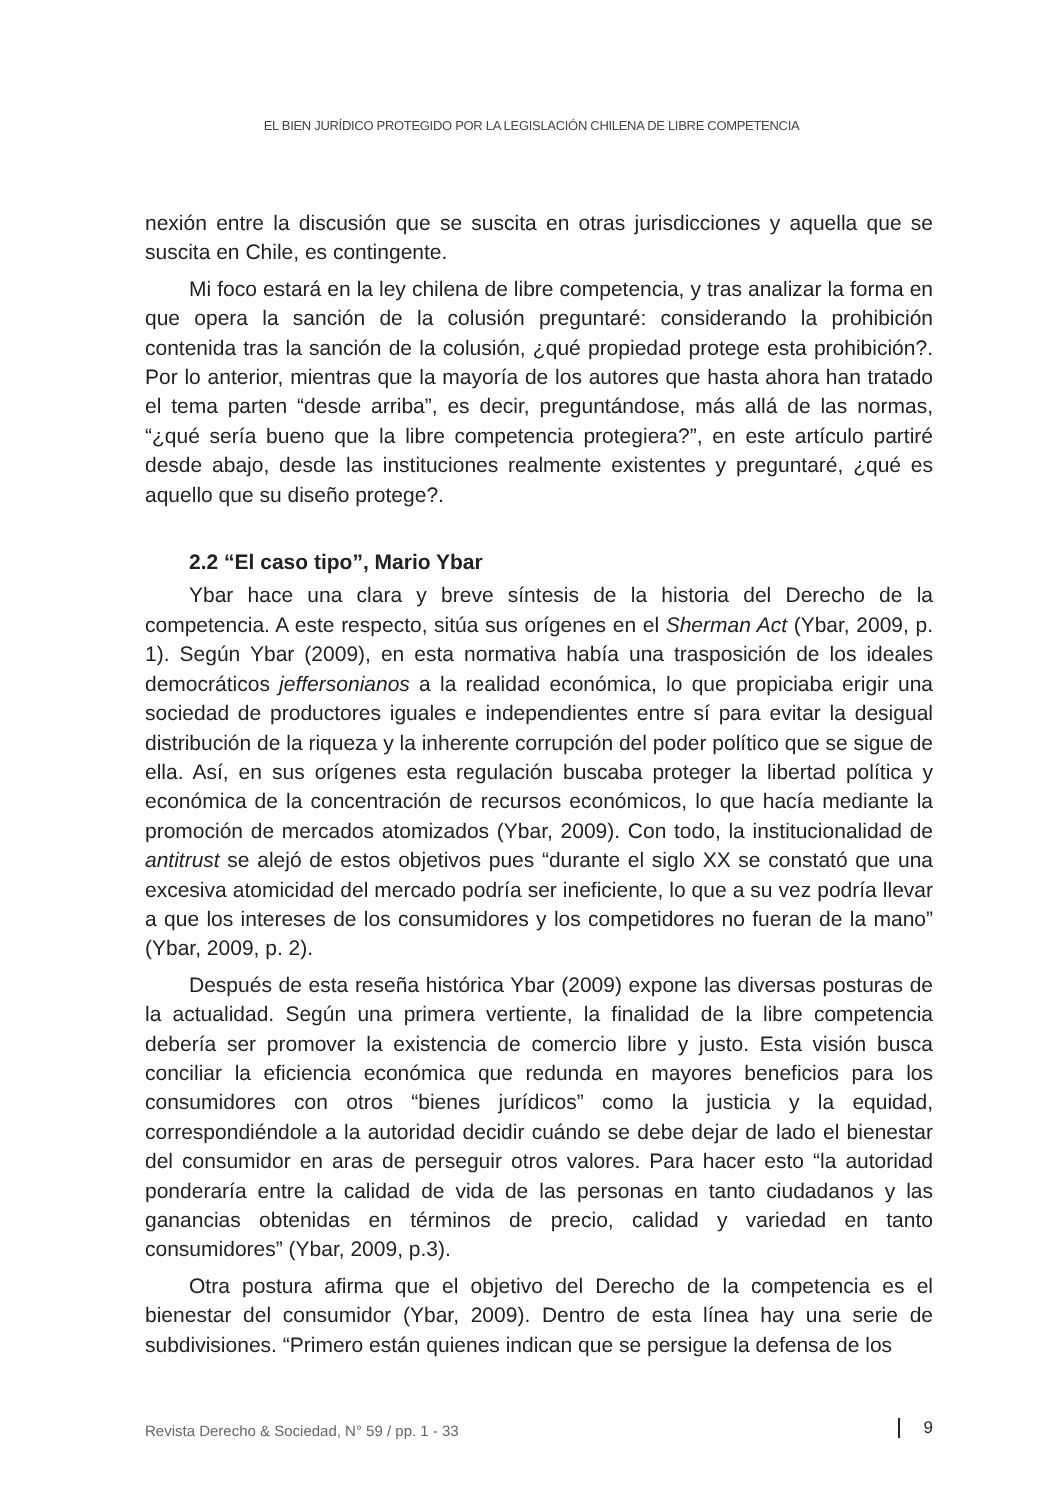EL BIEN JURÍDICO PROTEGIDO POR LA LEGISLACIÓN CHILENA DE LIBRE COMPETENCIA
nexión entre la discusión que se suscita en otras jurisdicciones y aquella que se suscita en Chile, es contingente.
Mi foco estará en la ley chilena de libre competencia, y tras analizar la forma en que opera la sanción de la colusión preguntaré: considerando la prohibición contenida tras la sanción de la colusión, ¿qué propiedad protege esta prohibición?. Por lo anterior, mientras que la mayoría de los autores que hasta ahora han tratado el tema parten “desde arriba”, es decir, preguntándose, más allá de las normas, “¿qué sería bueno que la libre competencia protegiera?”, en este artículo partiré desde abajo, desde las instituciones realmente existentes y preguntaré, ¿qué es aquello que su diseño protege?.
2.2 “El caso tipo”, Mario Ybar
Ybar hace una clara y breve síntesis de la historia del Derecho de la competencia. A este respecto, sitúa sus orígenes en el Sherman Act (Ybar, 2009, p. 1). Según Ybar (2009), en esta normativa había una trasposición de los ideales democráticos jeffersonianos a la realidad económica, lo que propiciaba erigir una sociedad de productores iguales e independientes entre sí para evitar la desigual distribución de la riqueza y la inherente corrupción del poder político que se sigue de ella. Así, en sus orígenes esta regulación buscaba proteger la libertad política y económica de la concentración de recursos económicos, lo que hacía mediante la promoción de mercados atomizados (Ybar, 2009). Con todo, la institucionalidad de antitrust se alejó de estos objetivos pues “durante el siglo XX se constató que una excesiva atomicidad del mercado podría ser ineficiente, lo que a su vez podría llevar a que los intereses de los consumidores y los competidores no fueran de la mano” (Ybar, 2009, p. 2).
Después de esta reseña histórica Ybar (2009) expone las diversas posturas de la actualidad. Según una primera vertiente, la finalidad de la libre competencia debería ser promover la existencia de comercio libre y justo. Esta visión busca conciliar la eficiencia económica que redunda en mayores beneficios para los consumidores con otros “bienes jurídicos” como la justicia y la equidad, correspondiéndole a la autoridad decidir cuándo se debe dejar de lado el bienestar del consumidor en aras de perseguir otros valores. Para hacer esto “la autoridad ponderaría entre la calidad de vida de las personas en tanto ciudadanos y las ganancias obtenidas en términos de precio, calidad y variedad en tanto consumidores” (Ybar, 2009, p.3).
Otra postura afirma que el objetivo del Derecho de la competencia es el bienestar del consumidor (Ybar, 2009). Dentro de esta línea hay una serie de subdivisiones. “Primero están quienes indican que se persigue la defensa de los
Revista Derecho & Sociedad, N° 59 / pp. 1 - 33 9